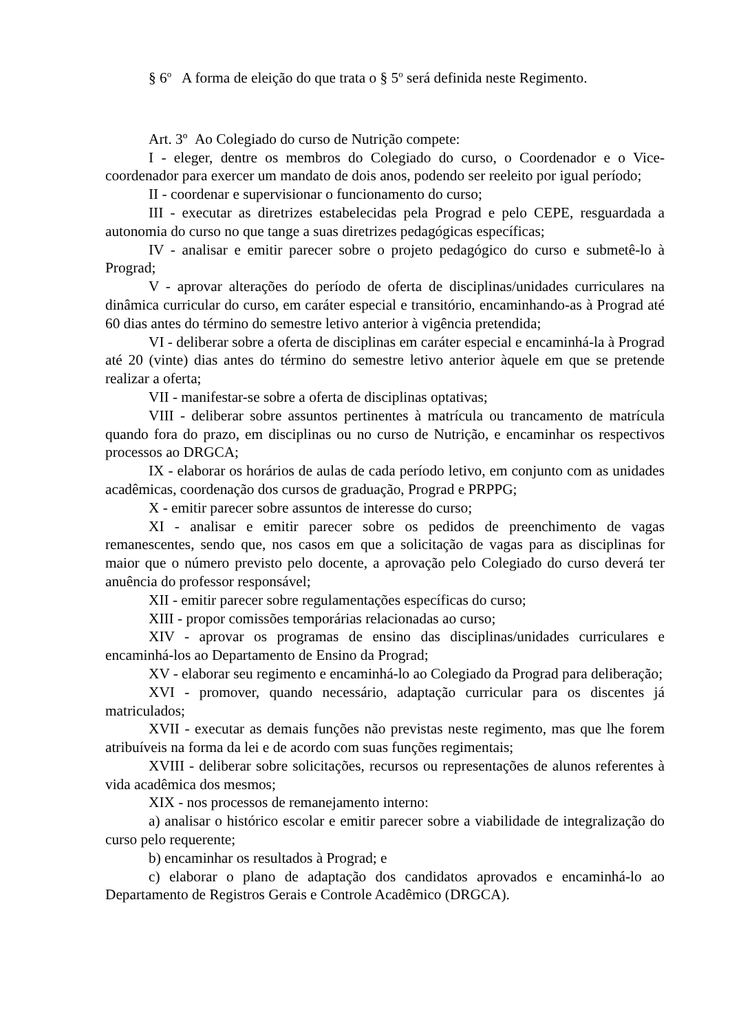§ 6<sup>o</sup> A forma de eleição do que trata o § 5<sup>o</sup> será definida neste Regimento.
Art. 3º Ao Colegiado do curso de Nutrição compete:
I - eleger, dentre os membros do Colegiado do curso, o Coordenador e o Vice-coordenador para exercer um mandato de dois anos, podendo ser reeleito por igual período;
II - coordenar e supervisionar o funcionamento do curso;
III - executar as diretrizes estabelecidas pela Prograd e pelo CEPE, resguardada a autonomia do curso no que tange a suas diretrizes pedagógicas específicas;
IV - analisar e emitir parecer sobre o projeto pedagógico do curso e submetê-lo à Prograd;
V - aprovar alterações do período de oferta de disciplinas/unidades curriculares na dinâmica curricular do curso, em caráter especial e transitório, encaminhando-as à Prograd até 60 dias antes do término do semestre letivo anterior à vigência pretendida;
VI - deliberar sobre a oferta de disciplinas em caráter especial e encaminhá-la à Prograd até 20 (vinte) dias antes do término do semestre letivo anterior àquele em que se pretende realizar a oferta;
VII - manifestar-se sobre a oferta de disciplinas optativas;
VIII - deliberar sobre assuntos pertinentes à matrícula ou trancamento de matrícula quando fora do prazo, em disciplinas ou no curso de Nutrição, e encaminhar os respectivos processos ao DRGCA;
IX - elaborar os horários de aulas de cada período letivo, em conjunto com as unidades acadêmicas, coordenação dos cursos de graduação, Prograd e PRPPG;
X - emitir parecer sobre assuntos de interesse do curso;
XI - analisar e emitir parecer sobre os pedidos de preenchimento de vagas remanescentes, sendo que, nos casos em que a solicitação de vagas para as disciplinas for maior que o número previsto pelo docente, a aprovação pelo Colegiado do curso deverá ter anuência do professor responsável;
XII - emitir parecer sobre regulamentações específicas do curso;
XIII - propor comissões temporárias relacionadas ao curso;
XIV - aprovar os programas de ensino das disciplinas/unidades curriculares e encaminhá-los ao Departamento de Ensino da Prograd;
XV - elaborar seu regimento e encaminhá-lo ao Colegiado da Prograd para deliberação;
XVI - promover, quando necessário, adaptação curricular para os discentes já matriculados;
XVII - executar as demais funções não previstas neste regimento, mas que lhe forem atribuíveis na forma da lei e de acordo com suas funções regimentais;
XVIII - deliberar sobre solicitações, recursos ou representações de alunos referentes à vida acadêmica dos mesmos;
XIX - nos processos de remanejamento interno:
a) analisar o histórico escolar e emitir parecer sobre a viabilidade de integralização do curso pelo requerente;
b) encaminhar os resultados à Prograd; e
c) elaborar o plano de adaptação dos candidatos aprovados e encaminhá-lo ao Departamento de Registros Gerais e Controle Acadêmico (DRGCA).